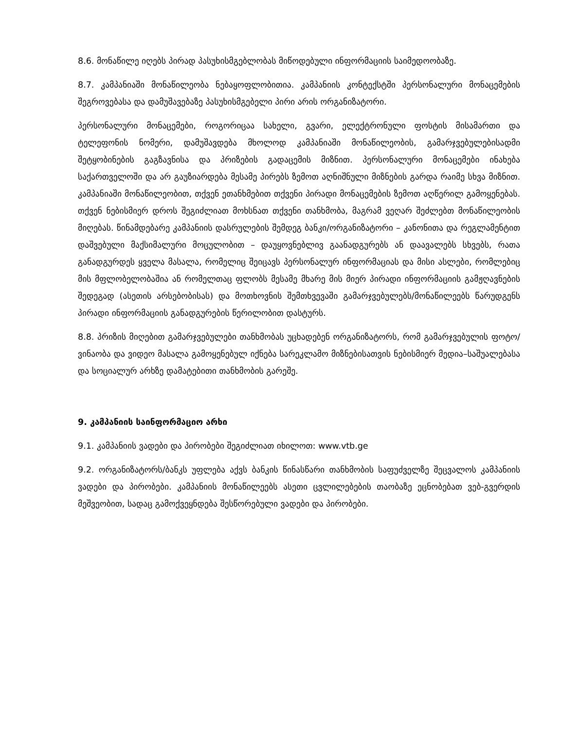8.6. მონაწილე იღებს პირად პასუხისმგებლობას მიწოდებული ინფორმაციის საიმედოობაზე.
8.7. კამპანიაში მონაწილეობა ნებაყოფლობითია. კამპანიის კონტექსტში პერსონალური მონაცემების შეგროვებასა და დამუშავებაზე პასუხისმგებელი პირი არის ორგანიზატორი.
პერსონალური მონაცემები, როგორიცაა სახელი, გვარი, ელექტრონული ფოსტის მისამართი და ტელეფონის ნომერი, დამუშავდება მხოლოდ კამპანიაში მონაწილეობის, გამარჯვებულებისადმი შეტყობინების გაგზავნისა და პრიზების გადაცემის მიზნით. პერსონალური მონაცემები ინახება საქართველოში და არ გაუზიარდება მესამე პირებს ზემოთ აღნიშნული მიზნების გარდა რაიმე სხვა მიზნით. კამპანიაში მონაწილეობით, თქვენ ეთანხმებით თქვენი პირადი მონაცემების ზემოთ აღწერილ გამოყენებას. თქვენ ნებისმიერ დროს შეგიძლიათ მოხსნათ თქვენი თანხმობა, მაგრამ ვეღარ შეძლებთ მონაწილეობის მიღებას. წინამდებარე კამპანიის დასრულების შემდეგ ბანკი/ორგანიზატორი – კანონითა და რეგლამენტით დაშვებული მაქსიმალური მოცულობით – დაუყოვნებლივ გაანადგურებს ან დაავალებს სხვებს, რათა განადგურდეს ყველა მასალა, რომელიც შეიცავს პერსონალურ ინფორმაციას და მისი ასლები, რომლებიც მის მფლობელობაშია ან რომელთაც ფლობს მესამე მხარე მის მიერ პირადი ინფორმაციის გამჟღავნების შედეგად (ასეთის არსებობისას) და მოთხოვნის შემთხვევაში გამარჯვებულებს/მონაწილეებს წარუდგენს პირადი ინფორმაციის განადგურების წერილობით დასტურს.
8.8. პრიზის მიღებით გამარჯვებულები თანხმობას უცხადებენ ორგანიზატორს, რომ გამარჯვებულის ფოტო/ვინაობა და ვიდეო მასალა გამოყენებულ იქნება სარეკლამო მიზნებისათვის ნებისმიერ მედია–საშუალებასა და სოციალურ არხზე დამატებითი თანხმობის გარეშე.
9. კამპანიის საინფორმაციო არხი
9.1. კამპანიის ვადები და პირობები შეგიძლიათ იხილოთ: www.vtb.ge
9.2. ორგანიზატორს/ბანკს უფლება აქვს ბანკის წინასწარი თანხმობის საფუძველზე შეცვალოს კამპანიის ვადები და პირობები. კამპანიის მონაწილეებს ასეთი ცვლილებების თაობაზე ეცნობებათ ვებ-გვერდის მეშვეობით, სადაც გამოქვეყნდება შესწორებული ვადები და პირობები.